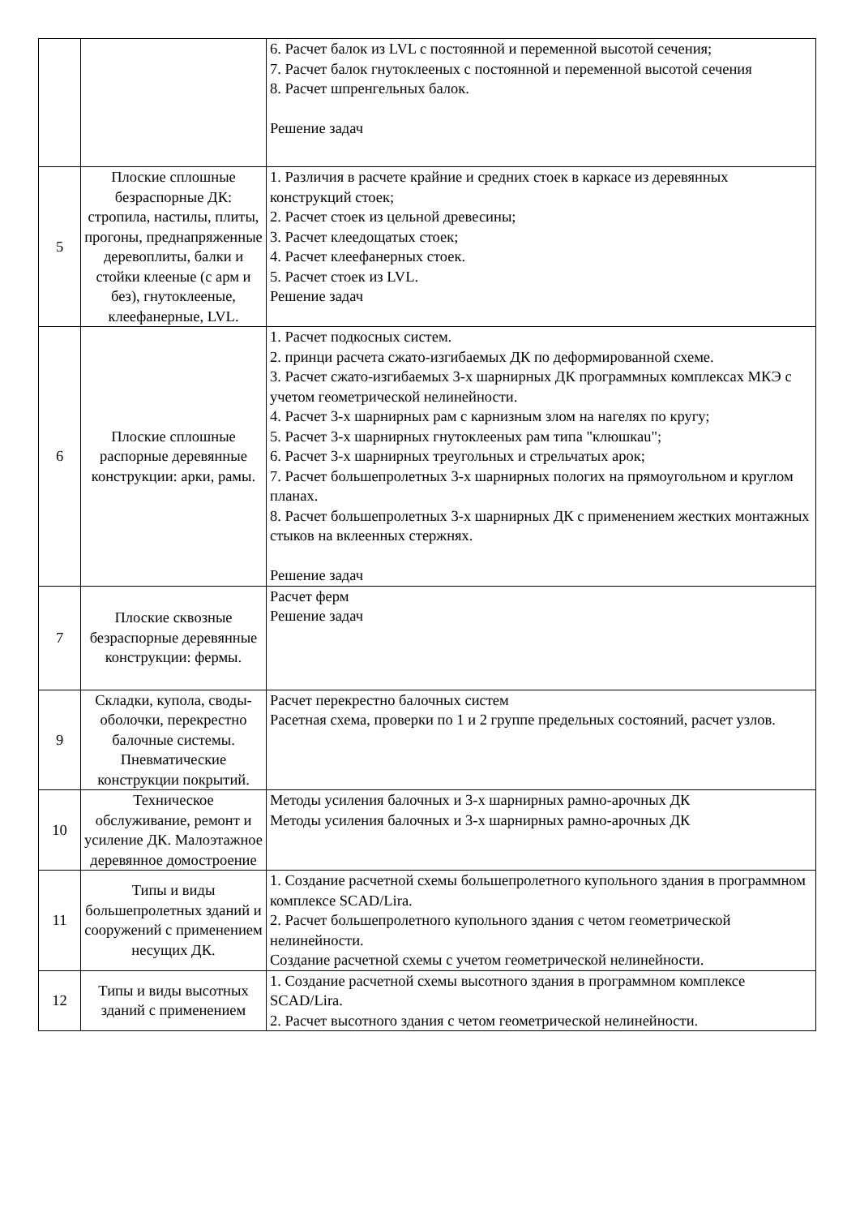| | | 6. Расчет балок из LVL с постоянной и переменной высотой сечения; 7. Расчет балок гнутоклееных с постоянной и переменной высотой сечения 8. Расчет шпренгельных балок. Решение задач |
| 5 | Плоские сплошные безраспорные ДК: стропила, настилы, плиты, прогоны, преднапряженные деревоплиты, балки и стойки клееные (с арм и без), гнутоклееные, клеефанерные, LVL. | 1. Различия в расчете крайние и средних стоек в каркасе из деревянных конструкций стоек; 2. Расчет стоек из цельной древесины; 3. Расчет клеедощатых стоек; 4. Расчет клеефанерных стоек. 5. Расчет стоек из LVL. Решение задач |
| 6 | Плоские сплошные распорные деревянные конструкции: арки, рамы. | 1. Расчет подкосных систем. 2. принци расчета сжато-изгибаемых ДК по деформированной схеме. 3. Расчет сжато-изгибаемых 3-х шарнирных ДК программных комплексах МКЭ с учетом геометрической нелинейности. 4. Расчет 3-х шарнирных рам с карнизным злом на нагелях по кругу; 5. Расчет 3-х шарнирных гнутоклееных рам типа "клюшкаu"; 6. Расчет 3-х шарнирных треугольных и стрельчатых арок; 7. Расчет большепролетных 3-х шарнирных пологих на прямоугольном и круглом планах. 8. Расчет большепролетных 3-х шарнирных ДК с применением жестких монтажных стыков на вклеенных стержнях. Решение задач |
| 7 | Плоские сквозные безраспорные деревянные конструкции: фермы. | Расчет ферм Решение задач |
| 9 | Складки, купола, своды-оболочки, перекрестно балочные системы. Пневматические конструкции покрытий. | Расчет перекрестно балочных систем Расетная схема, проверки по 1 и 2 группе предельных состояний, расчет узлов. |
| 10 | Техническое обслуживание, ремонт и усиление ДК. Малоэтажное деревянное домостроение | Методы усиления балочных и 3-х шарнирных рамно-арочных ДК Методы усиления балочных и 3-х шарнирных рамно-арочных ДК |
| 11 | Типы и виды большепролетных зданий и сооружений с применением несущих ДК. | 1. Создание расчетной схемы большепролетного купольного здания в программном комплексе SCAD/Lira. 2. Расчет большепролетного купольного здания с четом геометрической нелинейности. Создание расчетной схемы с учетом геометрической нелинейности. |
| 12 | Типы и виды высотных зданий с применением | 1. Создание расчетной схемы высотного здания в программном комплексе SCAD/Lira. 2. Расчет высотного здания с четом геометрической нелинейности. |